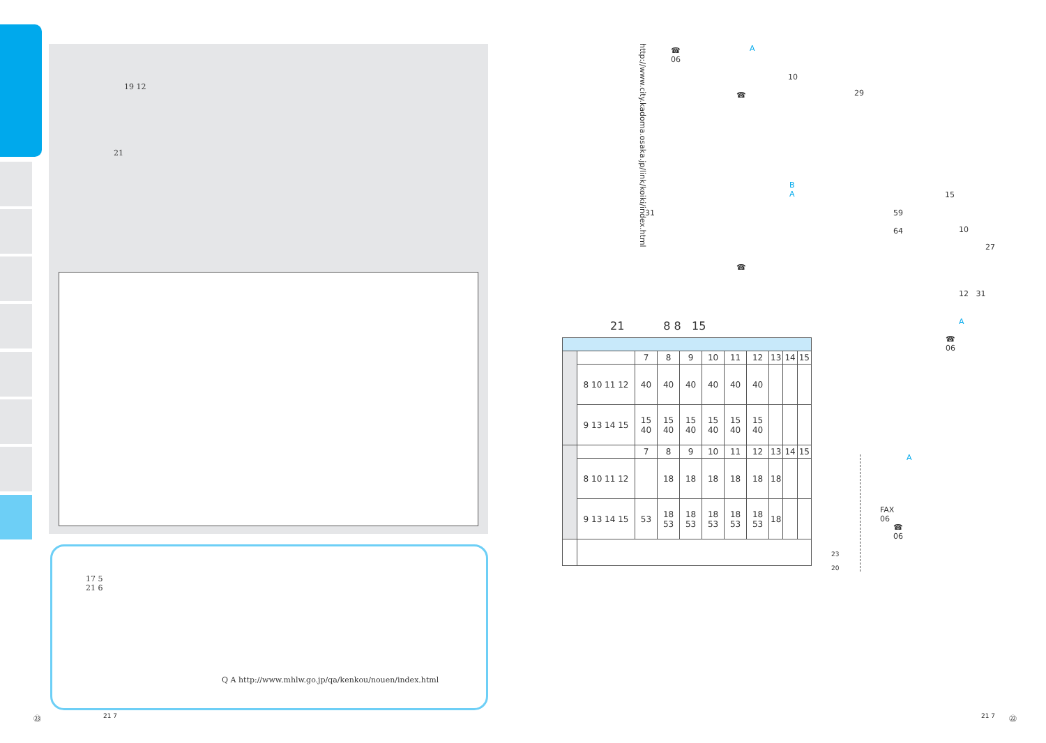19 12
21
17 5
21 6
Q A http://www.mhlw.go.jp/qa/kenkou/nouen/index.html
㉓ 21 7
http://www.city.kadoma.osaka.jp/link/koiki/index.html
☎
06
A
10
☎ 29
B
A
15
31 59
64 10
27
☎
12 31
21 8 8 15 A
☎
06
| | | 7 | 8 | 9 | 10 | 11 | 12 | 13 | 14 | 15 |
| | 8 10 11 12 | 40 | 40 | 40 | 40 | 40 | 40 | | | |
| | 9 13 14 15 | 15 40 | 15 40 | 15 40 | 15 40 | 15 40 | 15 40 | | | |
| | | 7 | 8 | 9 | 10 | 11 | 12 | 13 | 14 | 15 |
| | 8 10 11 12 | | 18 | 18 | 18 | 18 | 18 | 18 | | |
| | 9 13 14 15 | 53 | 18 53 | 18 53 | 18 53 | 18 53 | 18 53 | 18 | | |
A
FAX
06
☎
06
23
20
21 7 ㉒